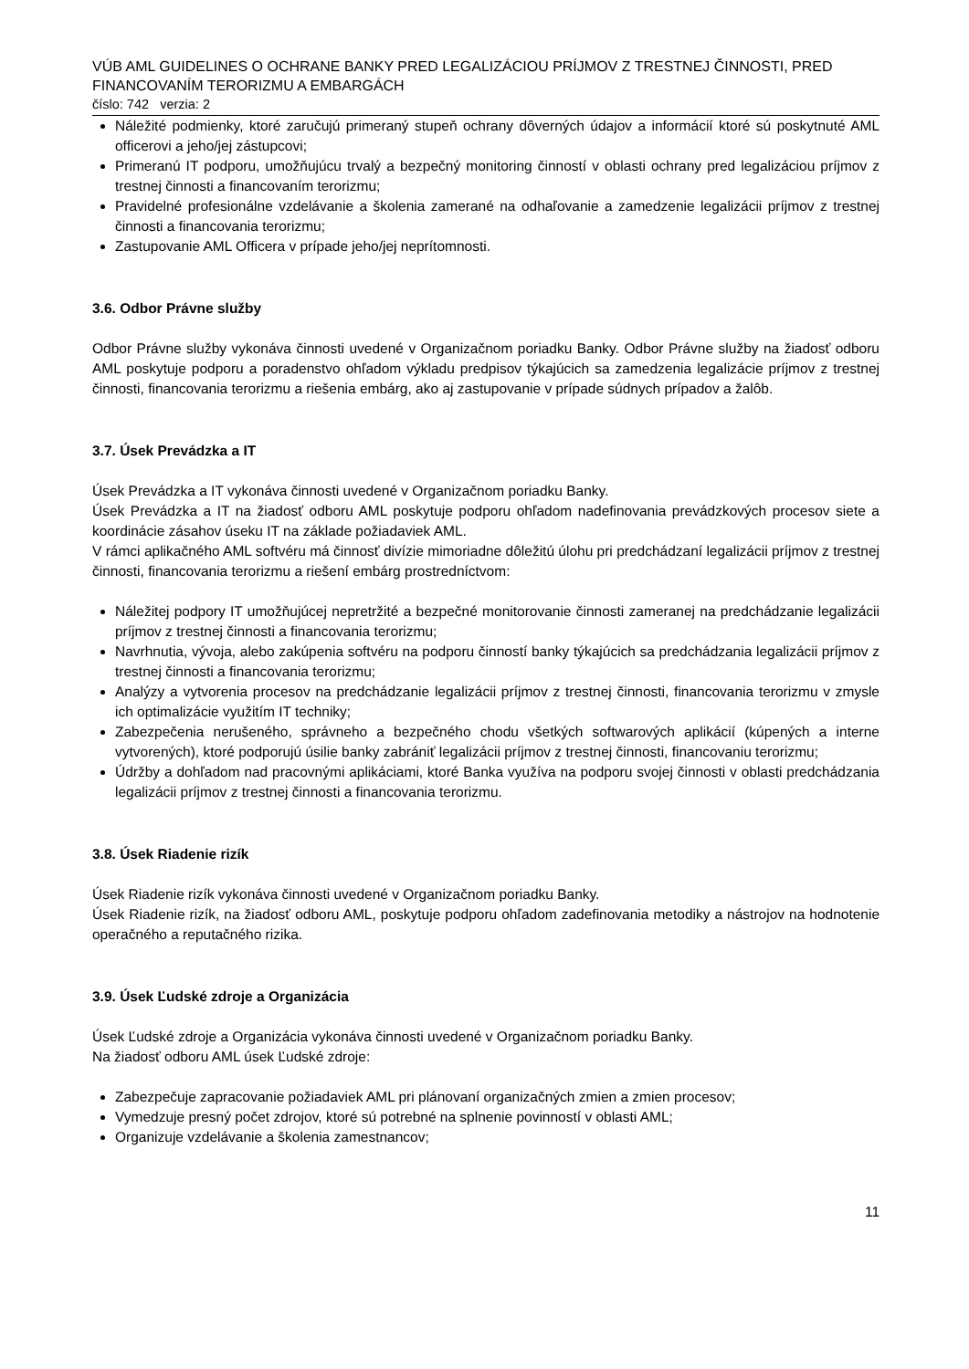VÚB AML GUIDELINES O OCHRANE BANKY PRED LEGALIZÁCIOU PRÍJMOV Z TRESTNEJ ČINNOSTI, PRED FINANCOVANÍM TERORIZMU A EMBARGÁCH
číslo: 742 verzia: 2
Náležité podmienky, ktoré zaručujú primeraný stupeň ochrany dôverných údajov a informácií ktoré sú poskytnuté AML officerovi a jeho/jej zástupcovi;
Primeranú IT podporu, umožňujúcu trvalý a bezpečný monitoring činností v oblasti ochrany pred legalizáciou príjmov z trestnej činnosti a financovaním terorizmu;
Pravidelné profesionálne vzdelávanie a školenia zamerané na odhaľovanie a zamedzenie legalizácii príjmov z trestnej činnosti a financovania terorizmu;
Zastupovanie AML Officera v prípade jeho/jej neprítomnosti.
3.6. Odbor Právne služby
Odbor Právne služby vykonáva činnosti uvedené v Organizačnom poriadku Banky. Odbor Právne služby na žiadosť odboru AML poskytuje podporu a poradenstvo ohľadom výkladu predpisov týkajúcich sa zamedzenia legalizácie príjmov z trestnej činnosti, financovania terorizmu a riešenia embárg, ako aj zastupovanie v prípade súdnych prípadov a žalôb.
3.7. Úsek Prevádzka a IT
Úsek Prevádzka a IT vykonáva činnosti uvedené v Organizačnom poriadku Banky.
Úsek Prevádzka a IT na žiadosť odboru AML poskytuje podporu ohľadom nadefinovania prevádzkových procesov siete a koordinácie zásahov úseku IT na základe požiadaviek AML.
V rámci aplikačného AML softvéru má činnosť divízie mimoriadne dôležitú úlohu pri predchádzaní legalizácii príjmov z trestnej činnosti, financovania terorizmu a riešení embárg prostredníctvom:
Náležitej podpory IT umožňujúcej nepretržité a bezpečné monitorovanie činnosti zameranej na predchádzanie legalizácii príjmov z trestnej činnosti a financovania terorizmu;
Navrhnutia, vývoja, alebo zakúpenia softvéru na podporu činností banky týkajúcich sa predchádzania legalizácii príjmov z trestnej činnosti a financovania terorizmu;
Analýzy a vytvorenia procesov na predchádzanie legalizácii príjmov z trestnej činnosti, financovania terorizmu v zmysle ich optimalizácie využitím IT techniky;
Zabezpečenia nerušeného, správneho a bezpečného chodu všetkých softwarových aplikácií (kúpených a interne vytvorených), ktoré podporujú úsilie banky zabrániť legalizácii príjmov z trestnej činnosti, financovaniu terorizmu;
Údržby a dohľadom nad pracovnými aplikáciami, ktoré Banka využíva na podporu svojej činnosti v oblasti predchádzania legalizácii príjmov z trestnej činnosti a financovania terorizmu.
3.8. Úsek Riadenie rizík
Úsek Riadenie rizík vykonáva činnosti uvedené v Organizačnom poriadku Banky.
Úsek Riadenie rizík, na žiadosť odboru AML, poskytuje podporu ohľadom zadefinovania metodiky a nástrojov na hodnotenie operačného a reputačného rizika.
3.9. Úsek Ľudské zdroje a Organizácia
Úsek Ľudské zdroje a Organizácia vykonáva činnosti uvedené v Organizačnom poriadku Banky.
Na žiadosť odboru AML úsek Ľudské zdroje:
Zabezpečuje zapracovanie požiadaviek AML pri plánovaní organizačných zmien a zmien procesov;
Vymedzuje presný počet zdrojov, ktoré sú potrebné na splnenie povinností v oblasti AML;
Organizuje vzdelávanie a školenia zamestnancov;
11